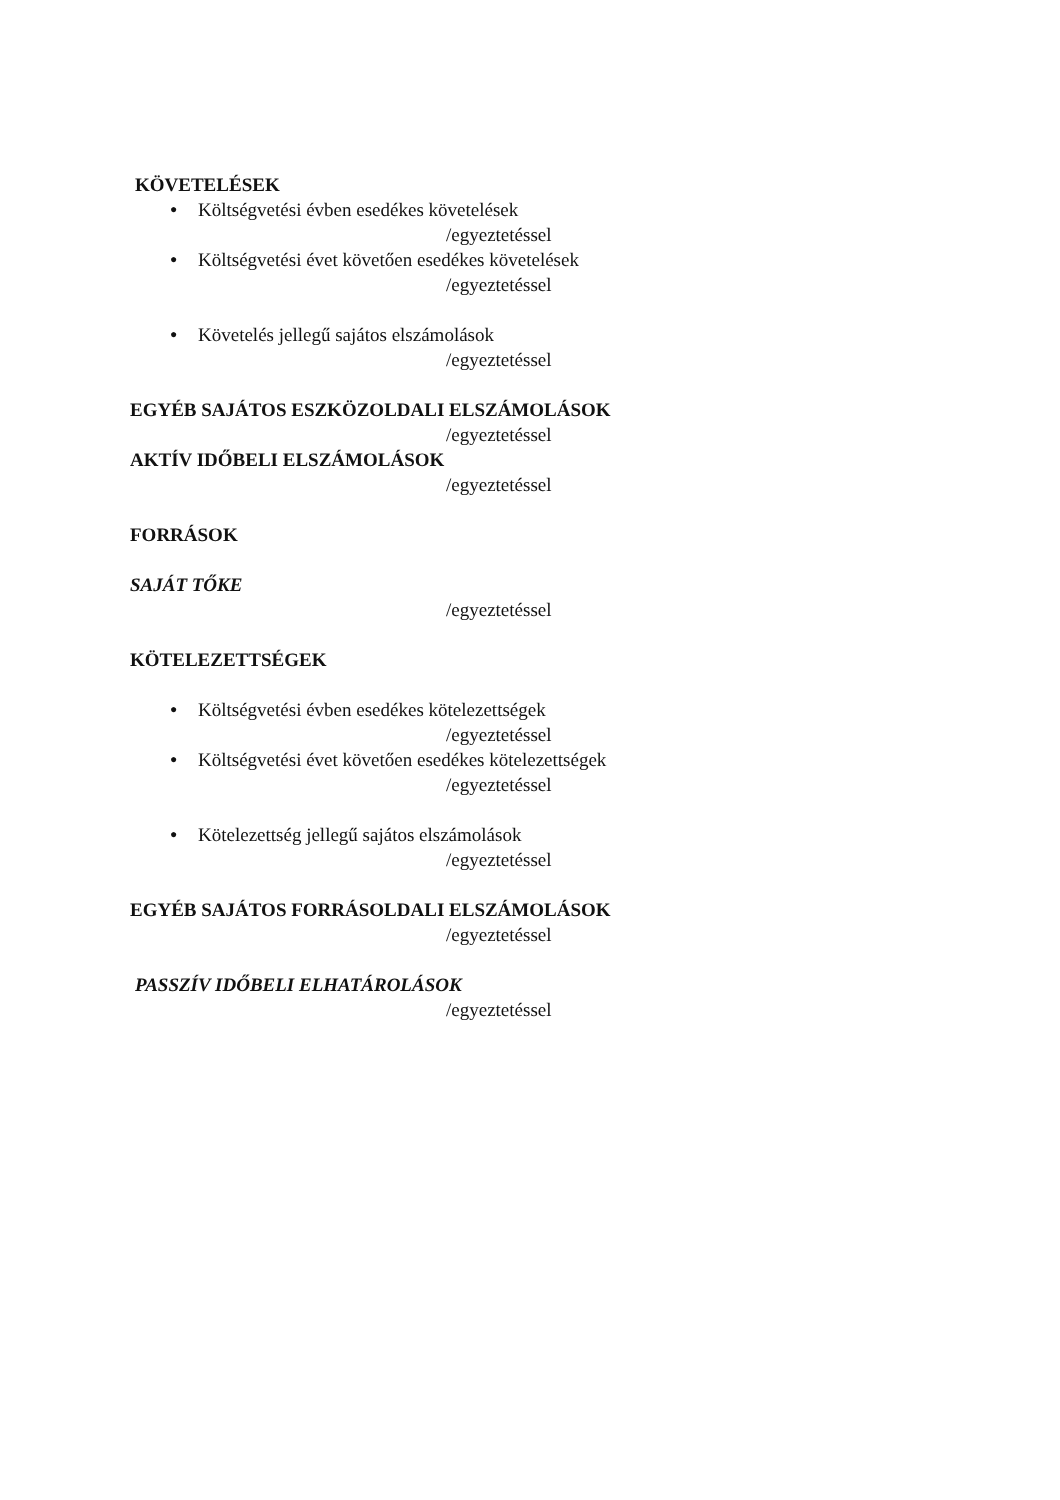KÖVETELÉSEK
● Költségvetési évben esedékes követelések
/egyeztetéssel
● Költségvetési évet követően esedékes követelések
/egyeztetéssel
● Követelés jellegű sajátos elszámolások
/egyeztetéssel
EGYÉB SAJÁTOS ESZKÖZOLDALI ELSZÁMOLÁSOK
/egyeztetéssel
AKTÍV IDŐBELI ELSZÁMOLÁSOK
/egyeztetéssel
FORRÁSOK
SAJÁT TŐKE
/egyeztetéssel
KÖTELEZETTSÉGEK
● Költségvetési évben esedékes kötelezettségek
/egyeztetéssel
● Költségvetési évet követően esedékes kötelezettségek
/egyeztetéssel
● Kötelezettség jellegű sajátos elszámolások
/egyeztetéssel
EGYÉB SAJÁTOS FORRÁSOLDALI ELSZÁMOLÁSOK
/egyeztetéssel
PASSZÍV IDŐBELI ELHATÁROLÁSOK
/egyeztetéssel